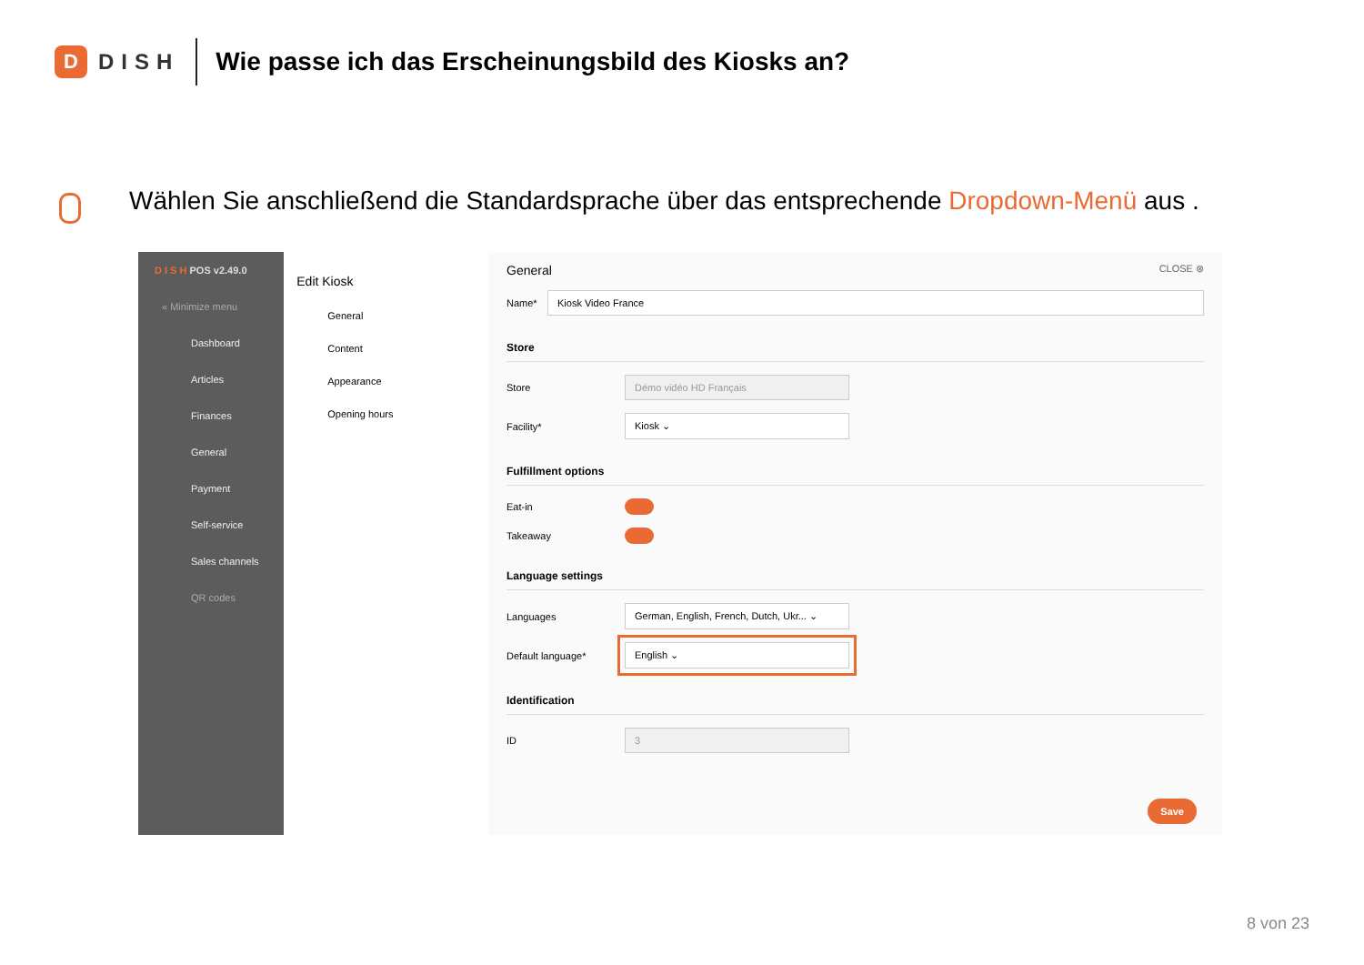D
DISH
Wie passe ich das Erscheinungsbild des Kiosks an?
Wählen Sie anschließend die Standardsprache über das entsprechende Dropdown-Menü aus .
D I S H POS v2.49.0
« Minimize menu
Dashboard
Articles
Finances
General
Payment
Self-service
Sales channels
QR codes
Edit Kiosk
General
Content
Appearance
Opening hours
General CLOSE ⊗
Name* Kiosk Video France
Store
Store Démo vidéo HD Français
Facility* Kiosk ⌄
Fulfillment options
Eat-in
Takeaway
Language settings
Languages German, English, French, Dutch, Ukr... ⌄
Default language* English ⌄
Identification
ID 3
Save
8 von 23